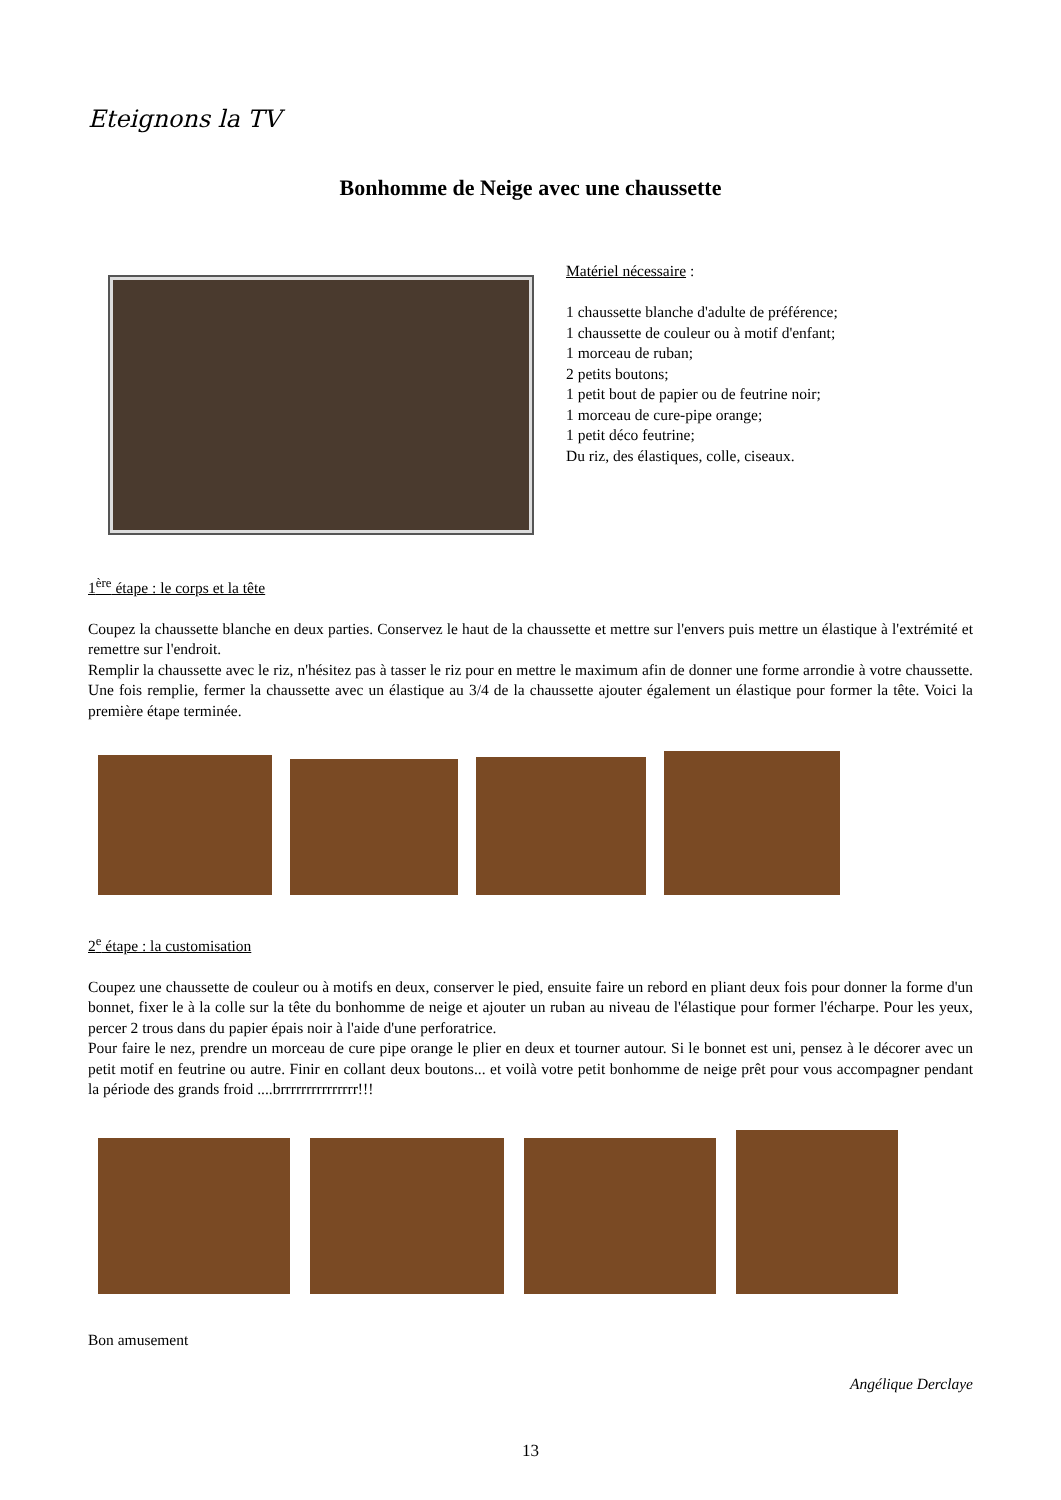Eteignons la TV
Bonhomme de Neige avec une chaussette
Matériel nécessaire :
1 chaussette blanche d'adulte de préférence;
1 chaussette de couleur ou à motif d'enfant;
1 morceau de ruban;
2 petits boutons;
1 petit bout de papier ou de feutrine noir;
1 morceau de cure-pipe orange;
1 petit déco feutrine;
Du riz, des élastiques, colle, ciseaux.
1<sup>ère</sup> étape : le corps et la tête
Coupez la chaussette blanche en deux parties. Conservez le haut de la chaussette et mettre sur l'envers puis mettre un élastique à l'extrémité et remettre sur l'endroit.
Remplir la chaussette avec le riz, n'hésitez pas à tasser le riz pour en mettre le maximum afin de donner une forme arrondie à votre chaussette. Une fois remplie, fermer la chaussette avec un élastique au 3/4 de la chaussette ajouter également un élastique pour former la tête. Voici la première étape terminée.
2<sup>e</sup> étape : la customisation
Coupez une chaussette de couleur ou à motifs en deux, conserver le pied, ensuite faire un rebord en pliant deux fois pour donner la forme d'un bonnet, fixer le à la colle sur la tête du bonhomme de neige et ajouter un ruban au niveau de l'élastique pour former l'écharpe. Pour les yeux, percer 2 trous dans du papier épais noir à l'aide d'une perforatrice.
Pour faire le nez, prendre un morceau de cure pipe orange le plier en deux et tourner autour. Si le bonnet est uni, pensez à le décorer avec un petit motif en feutrine ou autre. Finir en collant deux boutons... et voilà votre petit bonhomme de neige prêt pour vous accompagner pendant la période des grands froid ....brrrrrrrrrrrrrrr!!!
Bon amusement
Angélique Derclaye
13